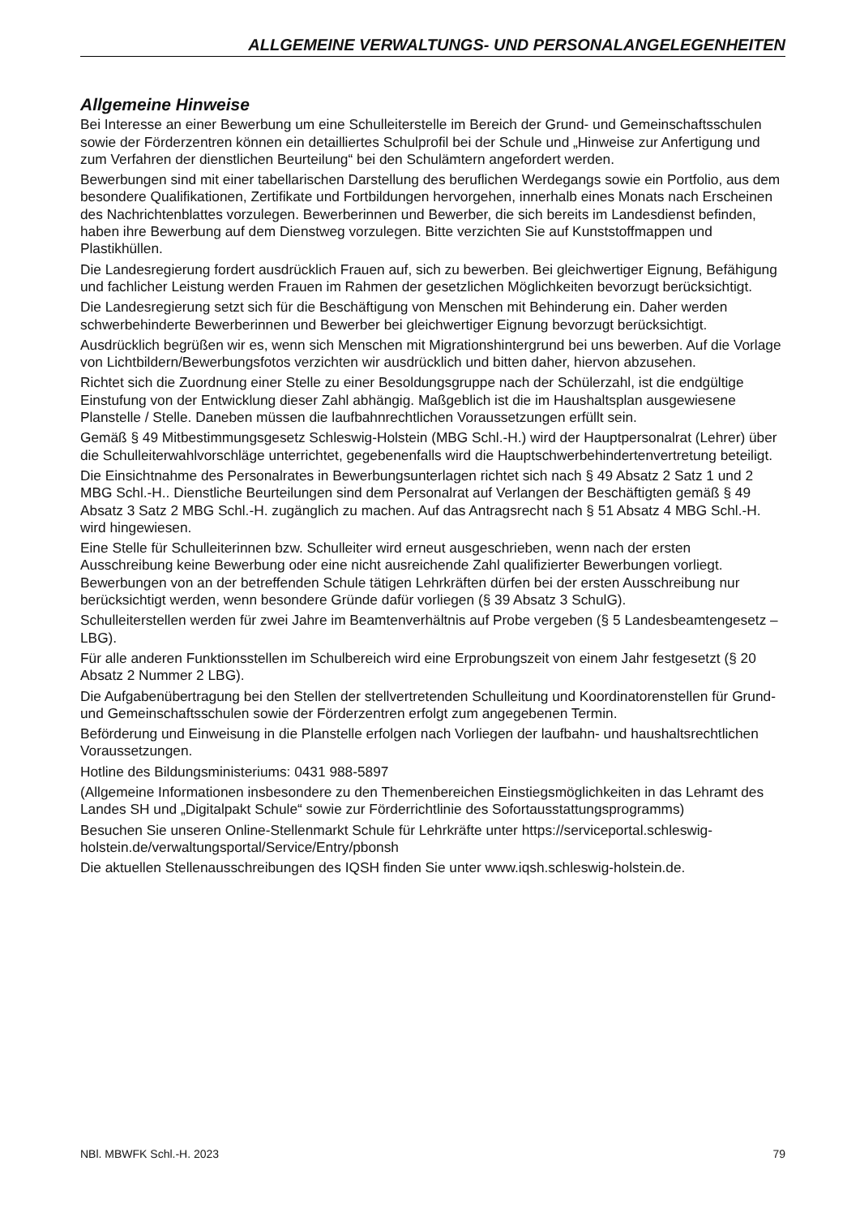ALLGEMEINE VERWALTUNGS- UND PERSONALANGELEGENHEITEN
Allgemeine Hinweise
Bei Interesse an einer Bewerbung um eine Schulleiterstelle im Bereich der Grund- und Gemeinschaftsschulen sowie der Förderzentren können ein detailliertes Schulprofil bei der Schule und „Hinweise zur Anfertigung und zum Verfahren der dienstlichen Beurteilung“ bei den Schulämtern angefordert werden.
Bewerbungen sind mit einer tabellarischen Darstellung des beruflichen Werdegangs sowie ein Portfolio, aus dem besondere Qualifikationen, Zertifikate und Fortbildungen hervorgehen, innerhalb eines Monats nach Erscheinen des Nachrichtenblattes vorzulegen. Bewerberinnen und Bewerber, die sich bereits im Landesdienst befinden, haben ihre Bewerbung auf dem Dienstweg vorzulegen. Bitte verzichten Sie auf Kunststoffmappen und Plastikhüllen.
Die Landesregierung fordert ausdrücklich Frauen auf, sich zu bewerben. Bei gleichwertiger Eignung, Befähigung und fachlicher Leistung werden Frauen im Rahmen der gesetzlichen Möglichkeiten bevorzugt berücksichtigt.
Die Landesregierung setzt sich für die Beschäftigung von Menschen mit Behinderung ein. Daher werden schwerbehinderte Bewerberinnen und Bewerber bei gleichwertiger Eignung bevorzugt berücksichtigt.
Ausdrücklich begrüßen wir es, wenn sich Menschen mit Migrationshintergrund bei uns bewerben. Auf die Vorlage von Lichtbildern/Bewerbungsfotos verzichten wir ausdrücklich und bitten daher, hiervon abzusehen.
Richtet sich die Zuordnung einer Stelle zu einer Besoldungsgruppe nach der Schülerzahl, ist die endgültige Einstufung von der Entwicklung dieser Zahl abhängig. Maßgeblich ist die im Haushaltsplan ausgewiesene Planstelle / Stelle. Daneben müssen die laufbahnrechtlichen Voraussetzungen erfüllt sein.
Gemäß § 49 Mitbestimmungsgesetz Schleswig-Holstein (MBG Schl.-H.) wird der Hauptpersonalrat (Lehrer) über die Schulleiterwahlvorschläge unterrichtet, gegebenenfalls wird die Hauptschwerbehindertenvertretung beteiligt.
Die Einsichtnahme des Personalrates in Bewerbungsunterlagen richtet sich nach § 49 Absatz 2 Satz 1 und 2 MBG Schl.-H.. Dienstliche Beurteilungen sind dem Personalrat auf Verlangen der Beschäftigten gemäß § 49 Absatz 3 Satz 2 MBG Schl.-H. zugänglich zu machen. Auf das Antragsrecht nach § 51 Absatz 4 MBG Schl.-H. wird hingewiesen.
Eine Stelle für Schulleiterinnen bzw. Schulleiter wird erneut ausgeschrieben, wenn nach der ersten Ausschreibung keine Bewerbung oder eine nicht ausreichende Zahl qualifizierter Bewerbungen vorliegt. Bewerbungen von an der betreffenden Schule tätigen Lehrkräften dürfen bei der ersten Ausschreibung nur berücksichtigt werden, wenn besondere Gründe dafür vorliegen (§ 39 Absatz 3 SchulG).
Schulleiterstellen werden für zwei Jahre im Beamtenverhältnis auf Probe vergeben (§ 5 Landesbeamtengesetz – LBG).
Für alle anderen Funktionsstellen im Schulbereich wird eine Erprobungszeit von einem Jahr festgesetzt (§ 20 Absatz 2 Nummer 2 LBG).
Die Aufgabenübertragung bei den Stellen der stellvertretenden Schulleitung und Koordinatorenstellen für Grund- und Gemeinschaftsschulen sowie der Förderzentren erfolgt zum angegebenen Termin.
Beförderung und Einweisung in die Planstelle erfolgen nach Vorliegen der laufbahn- und haushaltsrechtlichen Voraussetzungen.
Hotline des Bildungsministeriums: 0431 988-5897
(Allgemeine Informationen insbesondere zu den Themenbereichen Einstiegsmöglichkeiten in das Lehramt des Landes SH und „Digitalpakt Schule“ sowie zur Förderrichtlinie des Sofortausstattungsprogramms)
Besuchen Sie unseren Online-Stellenmarkt Schule für Lehrkräfte unter https://serviceportal.schleswig-holstein.de/verwaltungsportal/Service/Entry/pbonsh
Die aktuellen Stellenausschreibungen des IQSH finden Sie unter www.iqsh.schleswig-holstein.de.
NBl. MBWFK Schl.-H. 2023 79